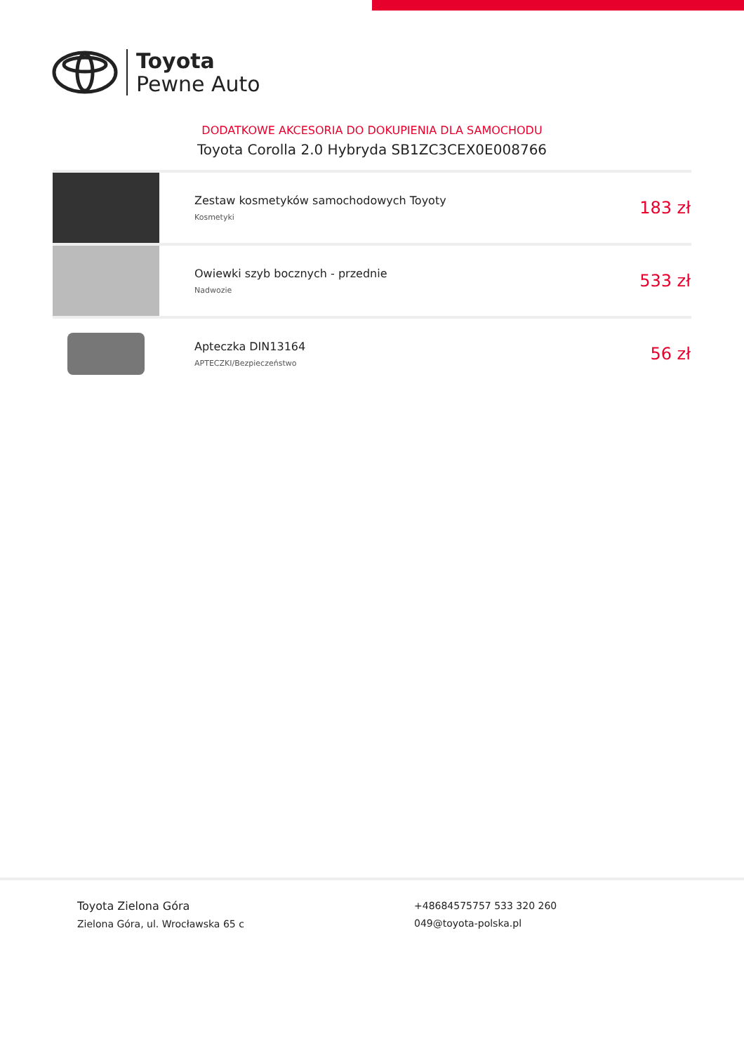Toyota
Pewne Auto
DODATKOWE AKCESORIA DO DOKUPIENIA DLA SAMOCHODU
Toyota Corolla 2.0 Hybryda SB1ZC3CEX0E008766
| | Zestaw kosmetyków samochodowych Toyoty Kosmetyki | 183 zł |
| | Owiewki szyb bocznych - przednie Nadwozie | 533 zł |
| | Apteczka DIN13164 APTECZKI/Bezpieczeństwo | 56 zł |
Toyota Zielona Góra
Zielona Góra, ul. Wrocławska 65 c
+48684575757 533 320 260
049@toyota-polska.pl